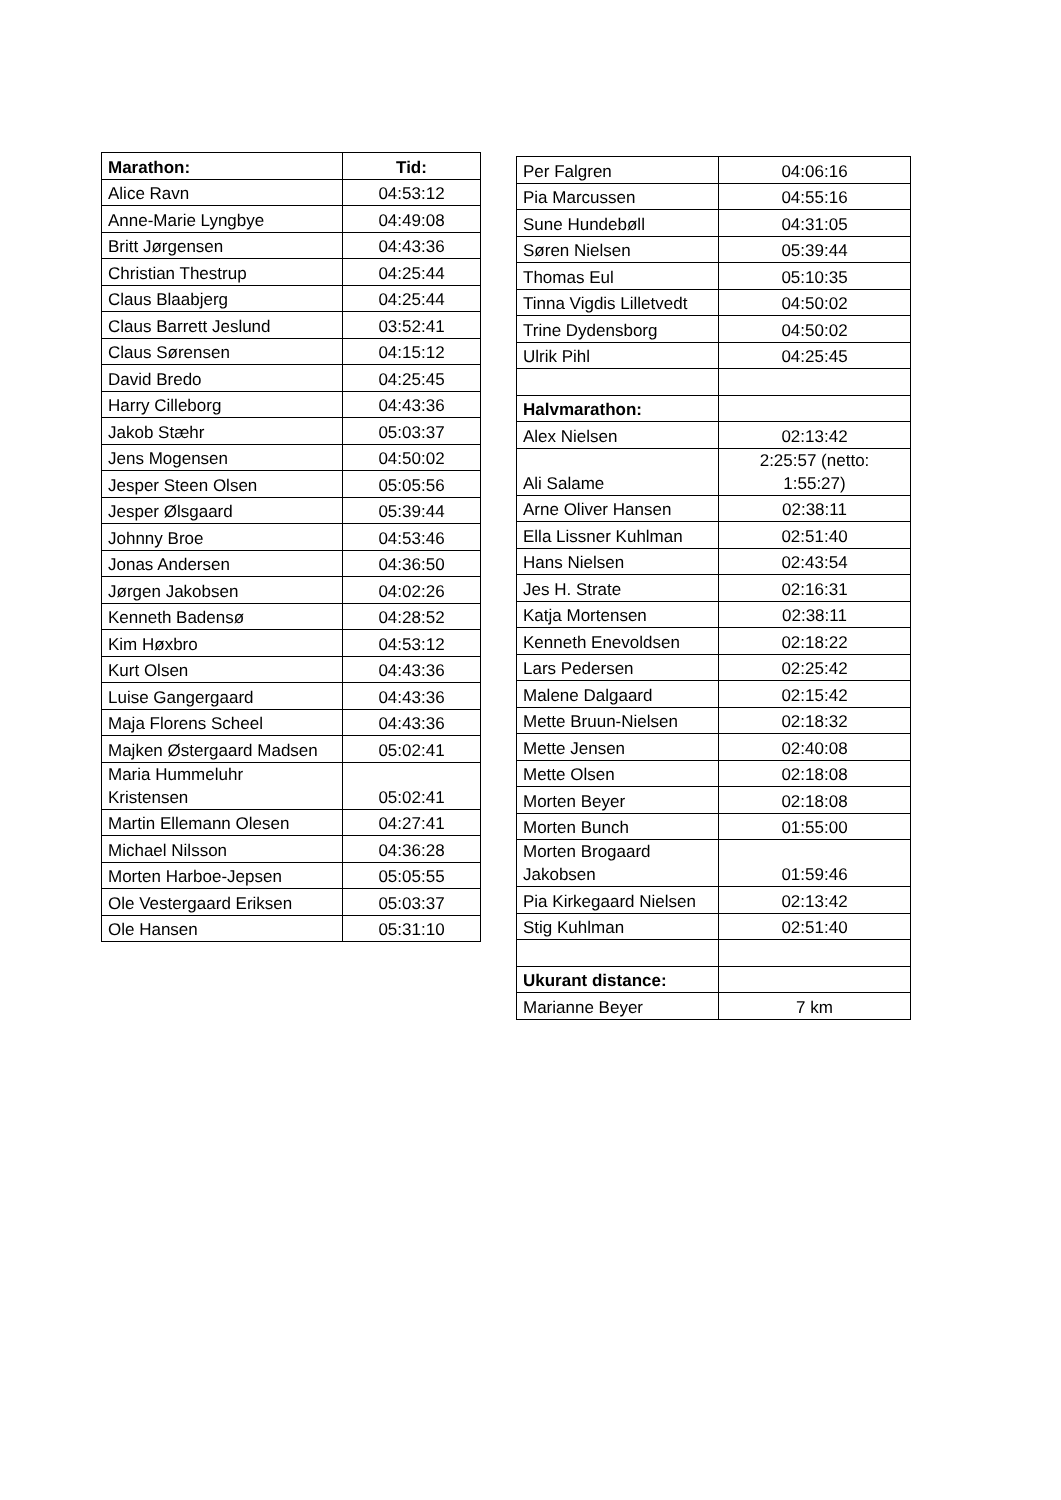| Marathon: | Tid: |
| --- | --- |
| Alice Ravn | 04:53:12 |
| Anne-Marie Lyngbye | 04:49:08 |
| Britt Jørgensen | 04:43:36 |
| Christian Thestrup | 04:25:44 |
| Claus Blaabjerg | 04:25:44 |
| Claus Barrett Jeslund | 03:52:41 |
| Claus Sørensen | 04:15:12 |
| David Bredo | 04:25:45 |
| Harry Cilleborg | 04:43:36 |
| Jakob Stæhr | 05:03:37 |
| Jens Mogensen | 04:50:02 |
| Jesper Steen Olsen | 05:05:56 |
| Jesper Ølsgaard | 05:39:44 |
| Johnny Broe | 04:53:46 |
| Jonas Andersen | 04:36:50 |
| Jørgen Jakobsen | 04:02:26 |
| Kenneth Badensø | 04:28:52 |
| Kim Høxbro | 04:53:12 |
| Kurt Olsen | 04:43:36 |
| Luise Gangergaard | 04:43:36 |
| Maja Florens Scheel | 04:43:36 |
| Majken Østergaard Madsen | 05:02:41 |
| Maria Hummeluhr Kristensen | 05:02:41 |
| Martin Ellemann Olesen | 04:27:41 |
| Michael Nilsson | 04:36:28 |
| Morten Harboe-Jepsen | 05:05:55 |
| Ole Vestergaard Eriksen | 05:03:37 |
| Ole Hansen | 05:31:10 |
| Per Falgren | 04:06:16 |
| Pia Marcussen | 04:55:16 |
| Sune Hundebøll | 04:31:05 |
| Søren Nielsen | 05:39:44 |
| Thomas Eul | 05:10:35 |
| Tinna Vigdis Lilletvedt | 04:50:02 |
| Trine Dydensborg | 04:50:02 |
| Ulrik Pihl | 04:25:45 |
| Halvmarathon: | |
| Alex Nielsen | 02:13:42 |
| Ali Salame | 2:25:57 (netto: 1:55:27) |
| Arne Oliver Hansen | 02:38:11 |
| Ella Lissner Kuhlman | 02:51:40 |
| Hans Nielsen | 02:43:54 |
| Jes H. Strate | 02:16:31 |
| Katja Mortensen | 02:38:11 |
| Kenneth Enevoldsen | 02:18:22 |
| Lars Pedersen | 02:25:42 |
| Malene Dalgaard | 02:15:42 |
| Mette Bruun-Nielsen | 02:18:32 |
| Mette Jensen | 02:40:08 |
| Mette Olsen | 02:18:08 |
| Morten Beyer | 02:18:08 |
| Morten Bunch | 01:55:00 |
| Morten Brogaard Jakobsen | 01:59:46 |
| Pia Kirkegaard Nielsen | 02:13:42 |
| Stig Kuhlman | 02:51:40 |
| Ukurant distance: | |
| Marianne Beyer | 7 km |